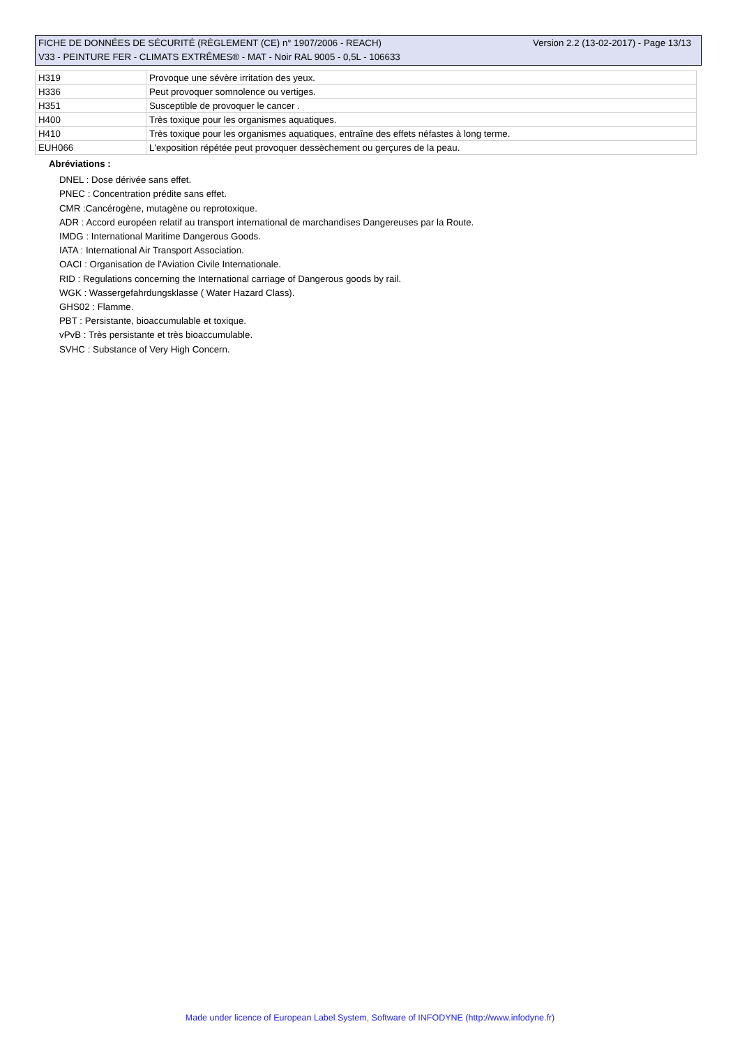Version 2.2 (13-02-2017) - Page 13/13 FICHE DE DONNÉES DE SÉCURITÉ (RÈGLEMENT (CE) n° 1907/2006 - REACH)
V33 - PEINTURE FER - CLIMATS EXTRÊMES® - MAT - Noir RAL 9005 - 0,5L - 106633
| H319 | Provoque une sévère irritation des yeux. |
| H336 | Peut provoquer somnolence ou vertiges. |
| H351 | Susceptible de provoquer le cancer . |
| H400 | Très toxique pour les organismes aquatiques. |
| H410 | Très toxique pour les organismes aquatiques, entraîne des effets néfastes à long terme. |
| EUH066 | L'exposition répétée peut provoquer dessèchement ou gerçures de la peau. |
Abréviations :
DNEL : Dose dérivée sans effet.
PNEC : Concentration prédite sans effet.
CMR :Cancérogène, mutagène ou reprotoxique.
ADR : Accord européen relatif au transport international de marchandises Dangereuses par la Route.
IMDG : International Maritime Dangerous Goods.
IATA : International Air Transport Association.
OACI : Organisation de l'Aviation Civile Internationale.
RID : Regulations concerning the International carriage of Dangerous goods by rail.
WGK : Wassergefahrdungsklasse ( Water Hazard Class).
GHS02 : Flamme.
PBT : Persistante, bioaccumulable et toxique.
vPvB : Très persistante et très bioaccumulable.
SVHC : Substance of Very High Concern.
Made under licence of European Label System, Software of INFODYNE (http://www.infodyne.fr)